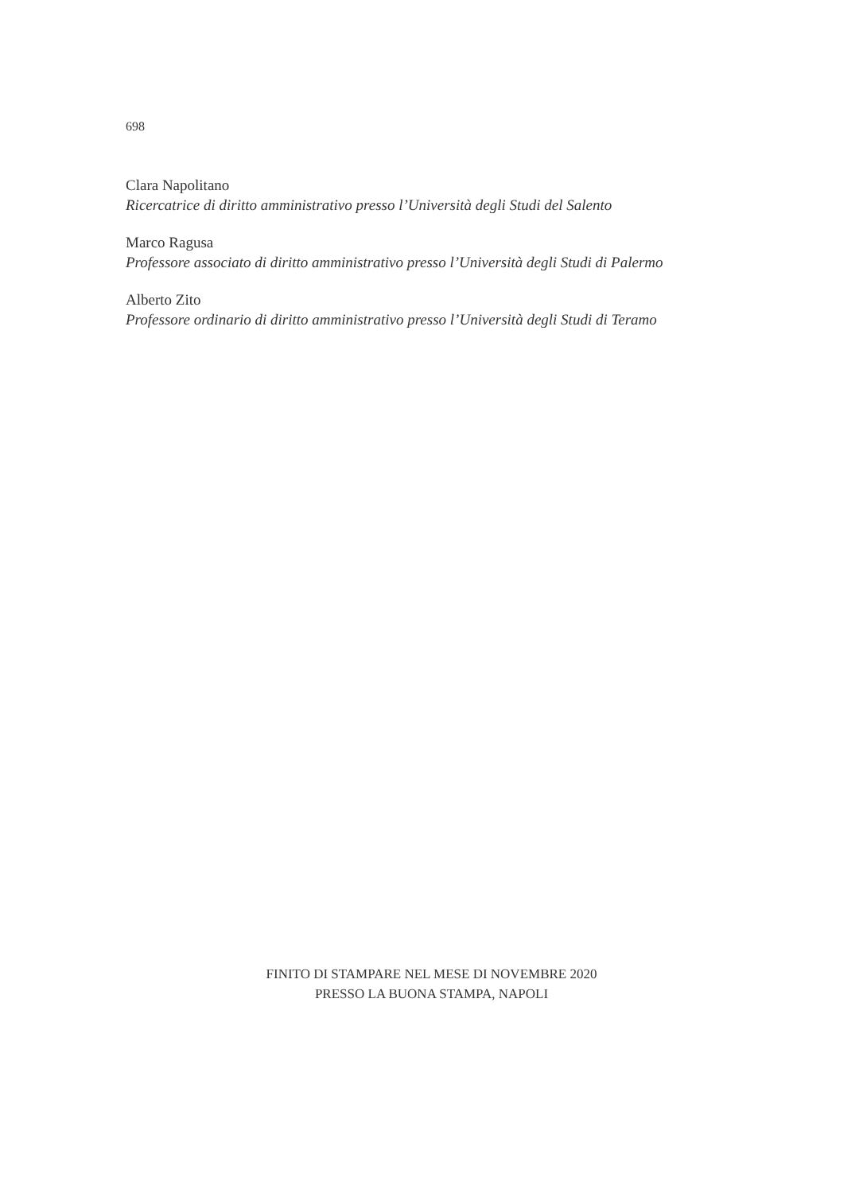698
Clara Napolitano
Ricercatrice di diritto amministrativo presso l’Università degli Studi del Salento
Marco Ragusa
Professore associato di diritto amministrativo presso l’Università degli Studi di Palermo
Alberto Zito
Professore ordinario di diritto amministrativo presso l’Università degli Studi di Teramo
FINITO DI STAMPARE NEL MESE DI NOVEMBRE 2020
PRESSO LA BUONA STAMPA, NAPOLI